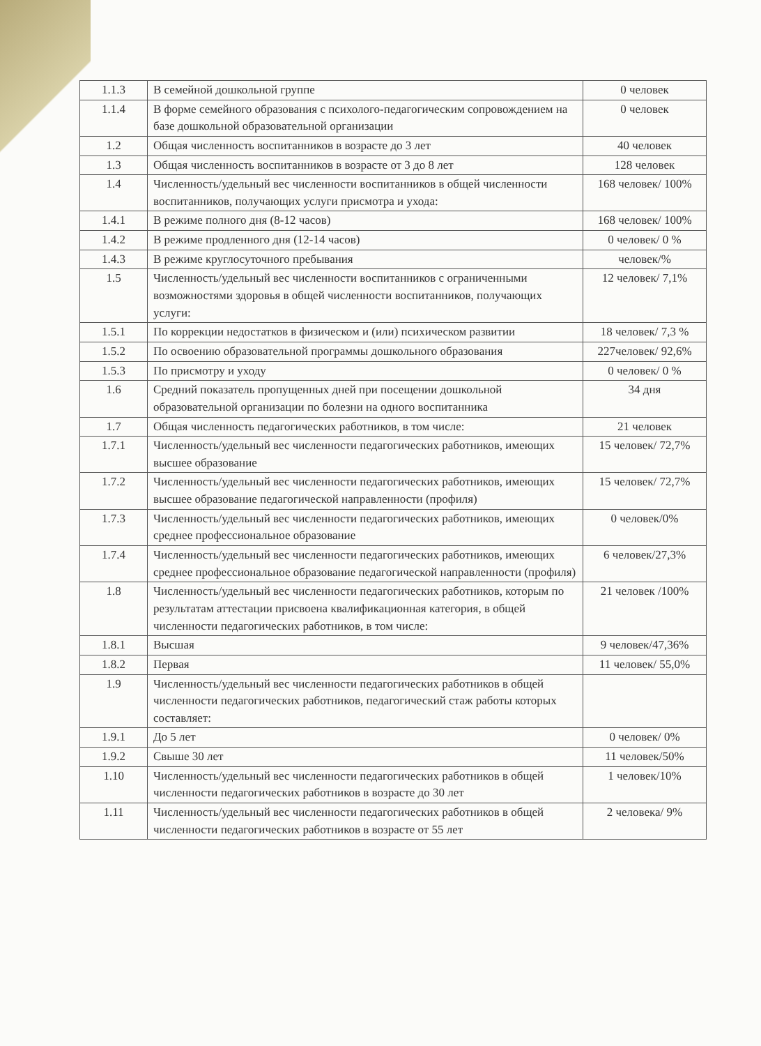| 1.1.3 | В семейной дошкольной группе | 0 человек |
| 1.1.4 | В форме семейного образования с психолого-педагогическим сопровождением на базе дошкольной образовательной организации | 0 человек |
| 1.2 | Общая численность воспитанников в возрасте до 3 лет | 40 человек |
| 1.3 | Общая численность воспитанников в возрасте от 3 до 8 лет | 128 человек |
| 1.4 | Численность/удельный вес численности воспитанников в общей численности воспитанников, получающих услуги присмотра и ухода: | 168 человек/ 100% |
| 1.4.1 | В режиме полного дня (8-12 часов) | 168 человек/ 100% |
| 1.4.2 | В режиме продленного дня (12-14 часов) | 0 человек/ 0 % |
| 1.4.3 | В режиме круглосуточного пребывания | человек/% |
| 1.5 | Численность/удельный вес численности воспитанников с ограниченными возможностями здоровья в общей численности воспитанников, получающих услуги: | 12 человек/ 7,1% |
| 1.5.1 | По коррекции недостатков в физическом и (или) психическом развитии | 18 человек/ 7,3 % |
| 1.5.2 | По освоению образовательной программы дошкольного образования | 227человек/ 92,6% |
| 1.5.3 | По присмотру и уходу | 0 человек/ 0 % |
| 1.6 | Средний показатель пропущенных дней при посещении дошкольной образовательной организации по болезни на одного воспитанника | 34 дня |
| 1.7 | Общая численность педагогических работников, в том числе: | 21 человек |
| 1.7.1 | Численность/удельный вес численности педагогических работников, имеющих высшее образование | 15 человек/ 72,7% |
| 1.7.2 | Численность/удельный вес численности педагогических работников, имеющих высшее образование педагогической направленности (профиля) | 15 человек/ 72,7% |
| 1.7.3 | Численность/удельный вес численности педагогических работников, имеющих среднее профессиональное образование | 0 человек/0% |
| 1.7.4 | Численность/удельный вес численности педагогических работников, имеющих среднее профессиональное образование педагогической направленности (профиля) | 6 человек/27,3% |
| 1.8 | Численность/удельный вес численности педагогических работников, которым по результатам аттестации присвоена квалификационная категория, в общей численности педагогических работников, в том числе: | 21 человек /100% |
| 1.8.1 | Высшая | 9 человек/47,36% |
| 1.8.2 | Первая | 11 человек/ 55,0% |
| 1.9 | Численность/удельный вес численности педагогических работников в общей численности педагогических работников, педагогический стаж работы которых составляет: | |
| 1.9.1 | До 5 лет | 0 человек/ 0% |
| 1.9.2 | Свыше 30 лет | 11 человек/50% |
| 1.10 | Численность/удельный вес численности педагогических работников в общей численности педагогических работников в возрасте до 30 лет | 1 человек/10% |
| 1.11 | Численность/удельный вес численности педагогических работников в общей численности педагогических работников в возрасте от 55 лет | 2 человека/ 9% |